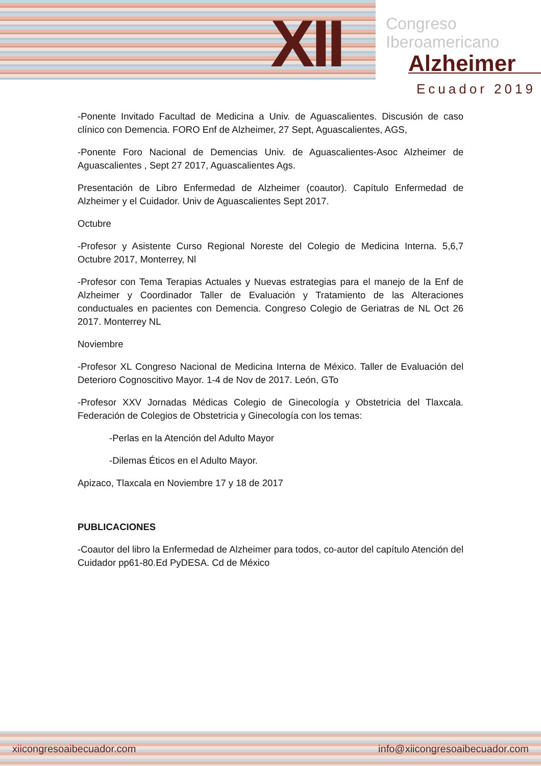XII
Congreso
Iberoamericano
Alzheimer
Ecuador 2019
-Ponente Invitado Facultad de Medicina a Univ. de Aguascalientes. Discusión de caso clínico con Demencia. FORO Enf de Alzheimer, 27 Sept, Aguascalientes, AGS,
-Ponente Foro Nacional de Demencias Univ. de Aguascalientes-Asoc Alzheimer de Aguascalientes , Sept 27 2017, Aguascalientes Ags.
Presentación de Libro Enfermedad de Alzheimer (coautor). Capítulo Enfermedad de Alzheimer y el Cuidador. Univ de Aguascalientes Sept 2017.
Octubre
-Profesor y Asistente Curso Regional Noreste del Colegio de Medicina Interna. 5,6,7 Octubre 2017, Monterrey, Nl
-Profesor con Tema Terapias Actuales y Nuevas estrategias para el manejo de la Enf de Alzheimer y Coordinador Taller de Evaluación y Tratamiento de las Alteraciones conductuales en pacientes con Demencia. Congreso Colegio de Geriatras de NL Oct 26 2017. Monterrey NL
Noviembre
-Profesor XL Congreso Nacional de Medicina Interna de México. Taller de Evaluación del Deterioro Cognoscitivo Mayor. 1-4 de Nov de 2017. León, GTo
-Profesor XXV Jornadas Médicas Colegio de Ginecología y Obstetricia del Tlaxcala. Federación de Colegios de Obstetricia y Ginecología con los temas:
-Perlas en la Atención del Adulto Mayor
-Dilemas Éticos en el Adulto Mayor.
Apizaco, Tlaxcala en Noviembre 17 y 18 de 2017
PUBLICACIONES
-Coautor del libro la Enfermedad de Alzheimer para todos, co-autor del capítulo Atención del Cuidador pp61-80.Ed PyDESA. Cd de México
xiicongresoaibecuador.com info@xiicongresoaibecuador.com